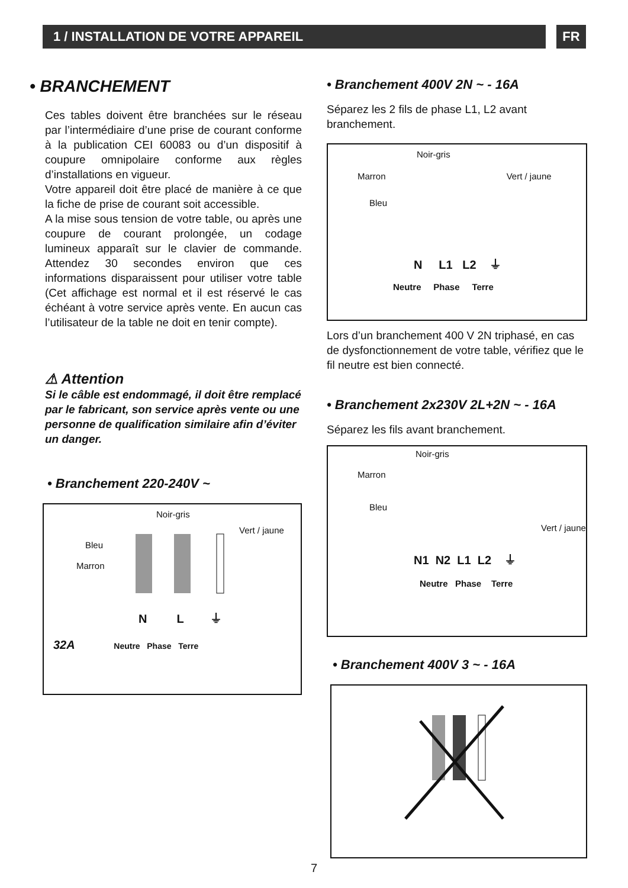1 / INSTALLATION DE VOTRE APPAREIL FR
• BRANCHEMENT
Ces tables doivent être branchées sur le réseau par l’intermédiaire d’une prise de courant conforme à la publication CEI 60083 ou d’un dispositif à coupure omnipolaire conforme aux règles d’installations en vigueur.
Votre appareil doit être placé de manière à ce que la fiche de prise de courant soit accessible.
A la mise sous tension de votre table, ou après une coupure de courant prolongée, un codage lumineux apparaît sur le clavier de commande. Attendez 30 secondes environ que ces informations disparaissent pour utiliser votre table (Cet affichage est normal et il est réservé le cas échéant à votre service après vente. En aucun cas l’utilisateur de la table ne doit en tenir compte).
⚠ Attention
Si le câble est endommagé, il doit être remplacé par le fabricant, son service après vente ou une personne de qualification similaire afin d’éviter un danger.
• Branchement 220-240V ~
Noir-gris
Vert / jaune
Bleu
Marron
N L ⏚
32A Neutre Phase Terre
• Branchement 400V 2N ~ - 16A
Séparez les 2 fils de phase L1, L2 avant branchement.
Noir-gris
Marron Vert / jaune
Bleu
N L1 L2 ⏚
Neutre Phase Terre
Lors d’un branchement 400 V 2N triphasé, en cas de dysfonctionnement de votre table, vérifiez que le fil neutre est bien connecté.
• Branchement 2x230V 2L+2N ~ - 16A
Séparez les fils avant branchement.
Noir-gris
Marron
Bleu
Vert / jaune
N1 N2 L1 L2 ⏚
Neutre Phase Terre
• Branchement 400V 3 ~ - 16A
7